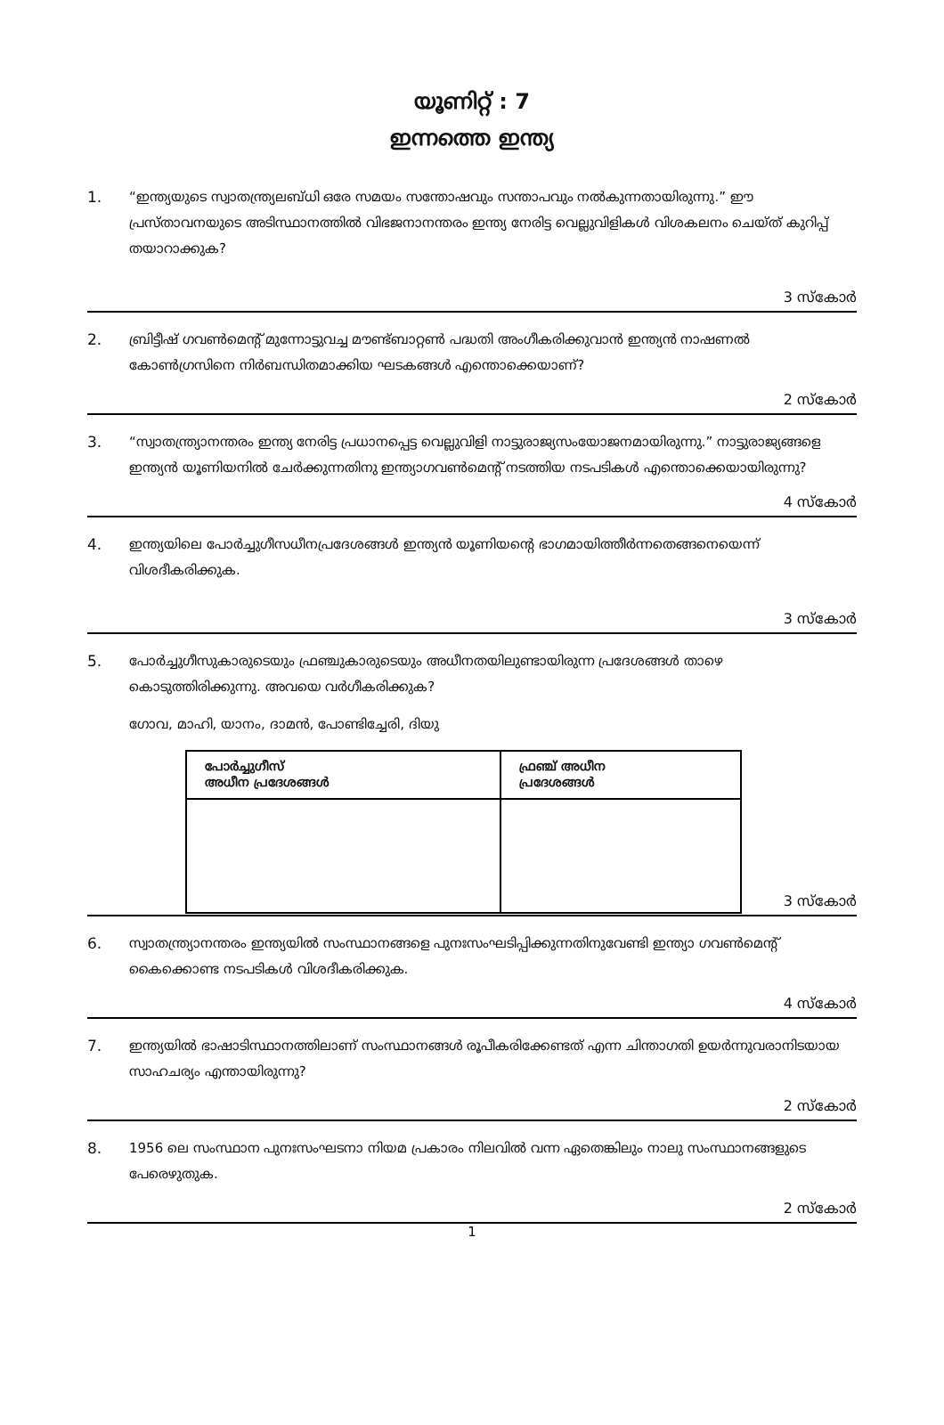യൂണിറ്റ് : 7
ഇന്നത്തെ ഇന്ത്യ
1. “ഇന്ത്യയുടെ സ്വാതന്ത്ര്യലബ്ധി ഒരേ സമയം സന്തോഷവും സന്താപവും നൽകുന്നതായിരുന്നു.” ഈ പ്രസ്താവനയുടെ അടിസ്ഥാനത്തിൽ വിഭജനാനന്തരം ഇന്ത്യ നേരിട്ട വെല്ലുവിളികൾ വിശകലനം ചെയ്ത് കുറിപ്പ് തയാറാക്കുക?
3 സ്കോർ
2. ബ്രിട്ടീഷ് ഗവൺമെന്റ് മുന്നോട്ടുവച്ച മൗണ്ട്ബാറ്റൺ പദ്ധതി അംഗീകരിക്കുവാൻ ഇന്ത്യൻ നാഷണൽ കോൺഗ്രസിനെ നിർബന്ധിതമാക്കിയ ഘടകങ്ങൾ എന്തൊക്കെയാണ്?
2 സ്കോർ
3. “സ്വാതന്ത്ര്യാനന്തരം ഇന്ത്യ നേരിട്ട പ്രധാനപ്പെട്ട വെല്ലുവിളി നാട്ടുരാജ്യസംയോജനമായിരുന്നു.” നാട്ടുരാജ്യങ്ങളെ ഇന്ത്യൻ യൂണിയനിൽ ചേർക്കുന്നതിനു ഇന്ത്യാഗവൺമെന്റ് നടത്തിയ നടപടികൾ എന്തൊക്കെയായിരുന്നു?
4 സ്കോർ
4. ഇന്ത്യയിലെ പോർച്ചുഗീസധീനപ്രദേശങ്ങൾ ഇന്ത്യൻ യൂണിയന്റെ ഭാഗമായിത്തീർന്നതെങ്ങനെയെന്ന് വിശദീകരിക്കുക.
3 സ്കോർ
5. പോർച്ചുഗീസുകാരുടെയും ഫ്രഞ്ചുകാരുടെയും അധീനതയിലുണ്ടായിരുന്ന പ്രദേശങ്ങൾ താഴെ കൊടുത്തിരിക്കുന്നു. അവയെ വർഗീകരിക്കുക?
ഗോവ, മാഹി, യാനം, ദാമൻ, പോണ്ടിച്ചേരി, ദിയു
| പോർച്ചുഗീസ് അധീന പ്രദേശങ്ങൾ | ഫ്രഞ്ച് അധീന പ്രദേശങ്ങൾ |
| --- | --- |
3 സ്കോർ
6. സ്വാതന്ത്ര്യാനന്തരം ഇന്ത്യയിൽ സംസ്ഥാനങ്ങളെ പുനഃസംഘടിപ്പിക്കുന്നതിനുവേണ്ടി ഇന്ത്യാ ഗവൺമെന്റ് കൈക്കൊണ്ട നടപടികൾ വിശദീകരിക്കുക.
4 സ്കോർ
7. ഇന്ത്യയിൽ ഭാഷാടിസ്ഥാനത്തിലാണ് സംസ്ഥാനങ്ങൾ രൂപീകരിക്കേണ്ടത് എന്ന ചിന്താഗതി ഉയർന്നുവരാനിടയായ സാഹചര്യം എന്തായിരുന്നു?
2 സ്കോർ
8. 1956 ലെ സംസ്ഥാന പുനഃസംഘടനാ നിയമ പ്രകാരം നിലവിൽ വന്ന ഏതെങ്കിലും നാലു സംസ്ഥാനങ്ങളുടെ പേരെഴുതുക.
2 സ്കോർ
1